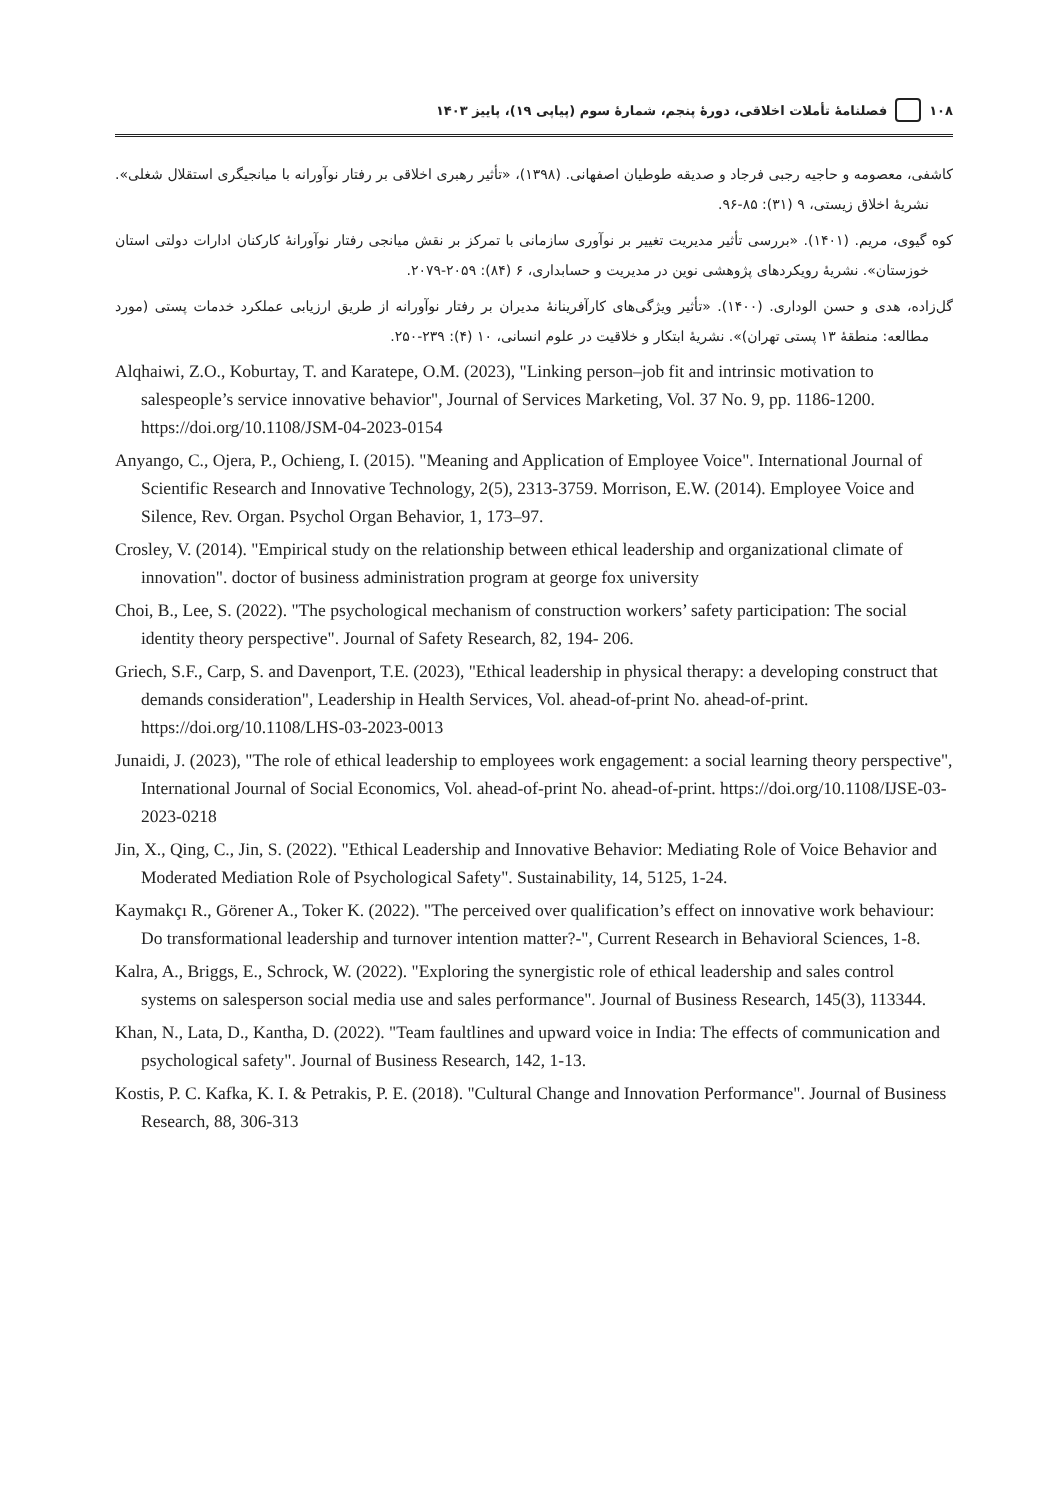۱۰۸ فصلنامهٔ تأملات اخلاقی، دورهٔ پنجم، شمارهٔ سوم (پیاپی ۱۹)، پاییز ۱۴۰۳
کاشفی، معصومه و حاجیه رجبی فرجاد و صدیقه طوطیان اصفهانی. (۱۳۹۸)، «تأثیر رهبری اخلاقی بر رفتار نوآورانه با میانجیگری استقلال شغلی». نشریهٔ اخلاق زیستی، ۹ (۳۱): ۸۵-۹۶.
کوه گیوی، مریم. (۱۴۰۱). «بررسی تأثیر مدیریت تغییر بر نوآوری سازمانی با تمرکز بر نقش میانجی رفتار نوآورانهٔ کارکنان ادارات دولتی استان خوزستان». نشریهٔ رویکردهای پژوهشی نوین در مدیریت و حسابداری، ۶ (۸۴): ۲۰۵۹-۲۰۷۹.
گل‌زاده، هدی و حسن الوداری. (۱۴۰۰). «تأثیر ویژگی‌های کارآفرینانهٔ مدیران بر رفتار نوآورانه از طریق ارزیابی عملکرد خدمات پستی (مورد مطالعه: منطقهٔ ۱۳ پستی تهران)». نشریهٔ ابتکار و خلاقیت در علوم انسانی، ۱۰ (۴): ۲۳۹-۲۵۰.
Alqhaiwi, Z.O., Koburtay, T. and Karatepe, O.M. (2023), "Linking person–job fit and intrinsic motivation to salespeople’s service innovative behavior", Journal of Services Marketing, Vol. 37 No. 9, pp. 1186-1200. https://doi.org/10.1108/JSM-04-2023-0154
Anyango, C., Ojera, P., Ochieng, I. (2015). "Meaning and Application of Employee Voice". International Journal of Scientific Research and Innovative Technology, 2(5), 2313-3759. Morrison, E.W. (2014). Employee Voice and Silence, Rev. Organ. Psychol Organ Behavior, 1, 173–97.
Crosley, V. (2014). "Empirical study on the relationship between ethical leadership and organizational climate of innovation". doctor of business administration program at george fox university
Choi, B., Lee, S. (2022). "The psychological mechanism of construction workers’ safety participation: The social identity theory perspective". Journal of Safety Research, 82, 194- 206.
Griech, S.F., Carp, S. and Davenport, T.E. (2023), "Ethical leadership in physical therapy: a developing construct that demands consideration", Leadership in Health Services, Vol. ahead-of-print No. ahead-of-print. https://doi.org/10.1108/LHS-03-2023-0013
Junaidi, J. (2023), "The role of ethical leadership to employees work engagement: a social learning theory perspective", International Journal of Social Economics, Vol. ahead-of-print No. ahead-of-print. https://doi.org/10.1108/IJSE-03-2023-0218
Jin, X., Qing, C., Jin, S. (2022). "Ethical Leadership and Innovative Behavior: Mediating Role of Voice Behavior and Moderated Mediation Role of Psychological Safety". Sustainability, 14, 5125, 1-24.
Kaymakçı R., Görener A., Toker K. (2022). "The perceived over qualification’s effect on innovative work behaviour: Do transformational leadership and turnover intention matter?-", Current Research in Behavioral Sciences, 1-8.
Kalra, A., Briggs, E., Schrock, W. (2022). "Exploring the synergistic role of ethical leadership and sales control systems on salesperson social media use and sales performance". Journal of Business Research, 145(3), 113344.
Khan, N., Lata, D., Kantha, D. (2022). "Team faultlines and upward voice in India: The effects of communication and psychological safety". Journal of Business Research, 142, 1-13.
Kostis, P. C. Kafka, K. I. & Petrakis, P. E. (2018). "Cultural Change and Innovation Performance". Journal of Business Research, 88, 306-313